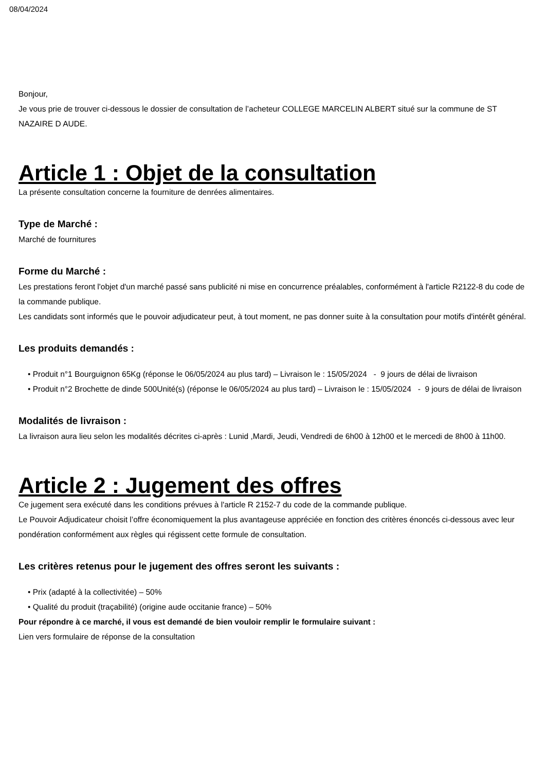08/04/2024
Bonjour,
Je vous prie de trouver ci-dessous le dossier de consultation de l’acheteur COLLEGE MARCELIN ALBERT situé sur la commune de ST NAZAIRE D AUDE.
Article 1 : Objet de la consultation
La présente consultation concerne la fourniture de denrées alimentaires.
Type de Marché :
Marché de fournitures
Forme du Marché :
Les prestations feront l'objet d'un marché passé sans publicité ni mise en concurrence préalables, conformément à l'article R2122-8 du code de la commande publique.
Les candidats sont informés que le pouvoir adjudicateur peut, à tout moment, ne pas donner suite à la consultation pour motifs d'intérêt général.
Les produits demandés :
• Produit n°1 Bourguignon 65Kg (réponse le 06/05/2024 au plus tard) – Livraison le : 15/05/2024 - 9 jours de délai de livraison
• Produit n°2 Brochette de dinde 500Unité(s) (réponse le 06/05/2024 au plus tard) – Livraison le : 15/05/2024 - 9 jours de délai de livraison
Modalités de livraison :
La livraison aura lieu selon les modalités décrites ci-après : Lunid ,Mardi, Jeudi, Vendredi de 6h00 à 12h00 et le mercedi de 8h00 à 11h00.
Article 2 : Jugement des offres
Ce jugement sera exécuté dans les conditions prévues à l'article R 2152-7 du code de la commande publique.
Le Pouvoir Adjudicateur choisit l’offre économiquement la plus avantageuse appréciée en fonction des critères énoncés ci-dessous avec leur pondération conformément aux règles qui régissent cette formule de consultation.
Les critères retenus pour le jugement des offres seront les suivants :
• Prix (adapté à la collectivitée) – 50%
• Qualité du produit (traçabilité) (origine aude occitanie france) – 50%
Pour répondre à ce marché, il vous est demandé de bien vouloir remplir le formulaire suivant :
Lien vers formulaire de réponse de la consultation